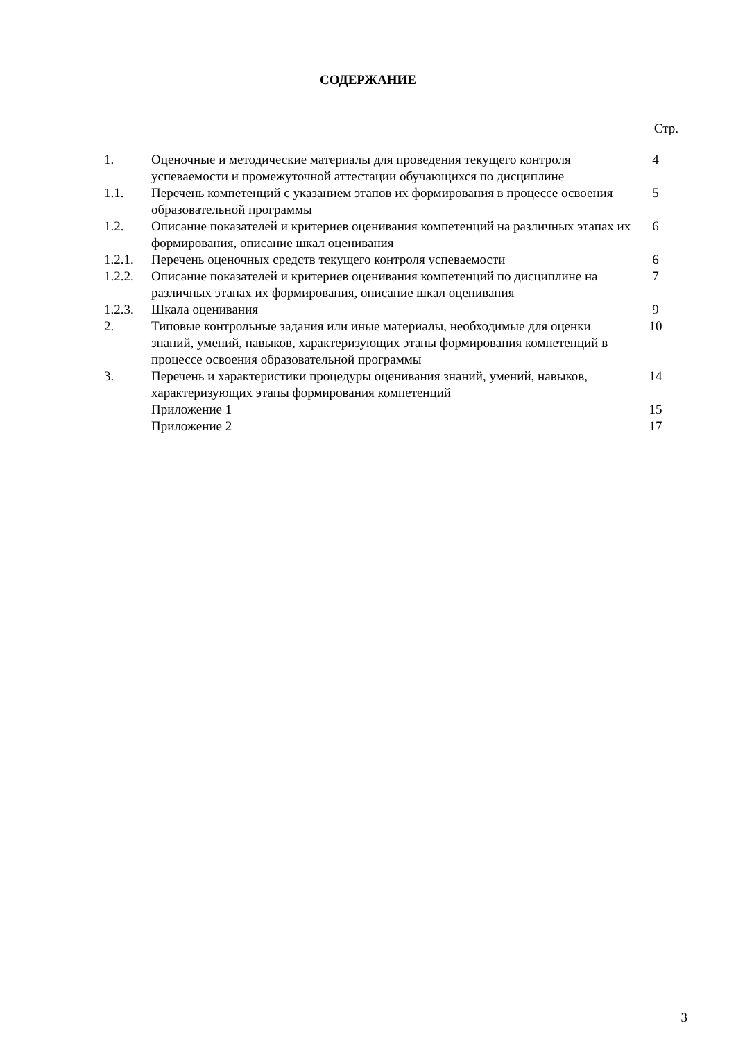СОДЕРЖАНИЕ
Стр.
| 1. | Оценочные и методические материалы для проведения текущего контроля успеваемости и промежуточной аттестации обучающихся по дисциплине | 4 |
| 1.1. | Перечень компетенций с указанием этапов их формирования в процессе освоения образовательной программы | 5 |
| 1.2. | Описание показателей и критериев оценивания компетенций на различных этапах их формирования, описание шкал оценивания | 6 |
| 1.2.1. | Перечень оценочных средств текущего контроля успеваемости | 6 |
| 1.2.2. | Описание показателей и критериев оценивания компетенций по дисциплине на различных этапах их формирования, описание шкал оценивания | 7 |
| 1.2.3. | Шкала оценивания | 9 |
| 2. | Типовые контрольные задания или иные материалы, необходимые для оценки знаний, умений, навыков, характеризующих этапы формирования компетенций в процессе освоения образовательной программы | 10 |
| 3. | Перечень и характеристики процедуры оценивания знаний, умений, навыков, характеризующих этапы формирования компетенций | 14 |
| | Приложение 1 | 15 |
| | Приложение 2 | 17 |
3